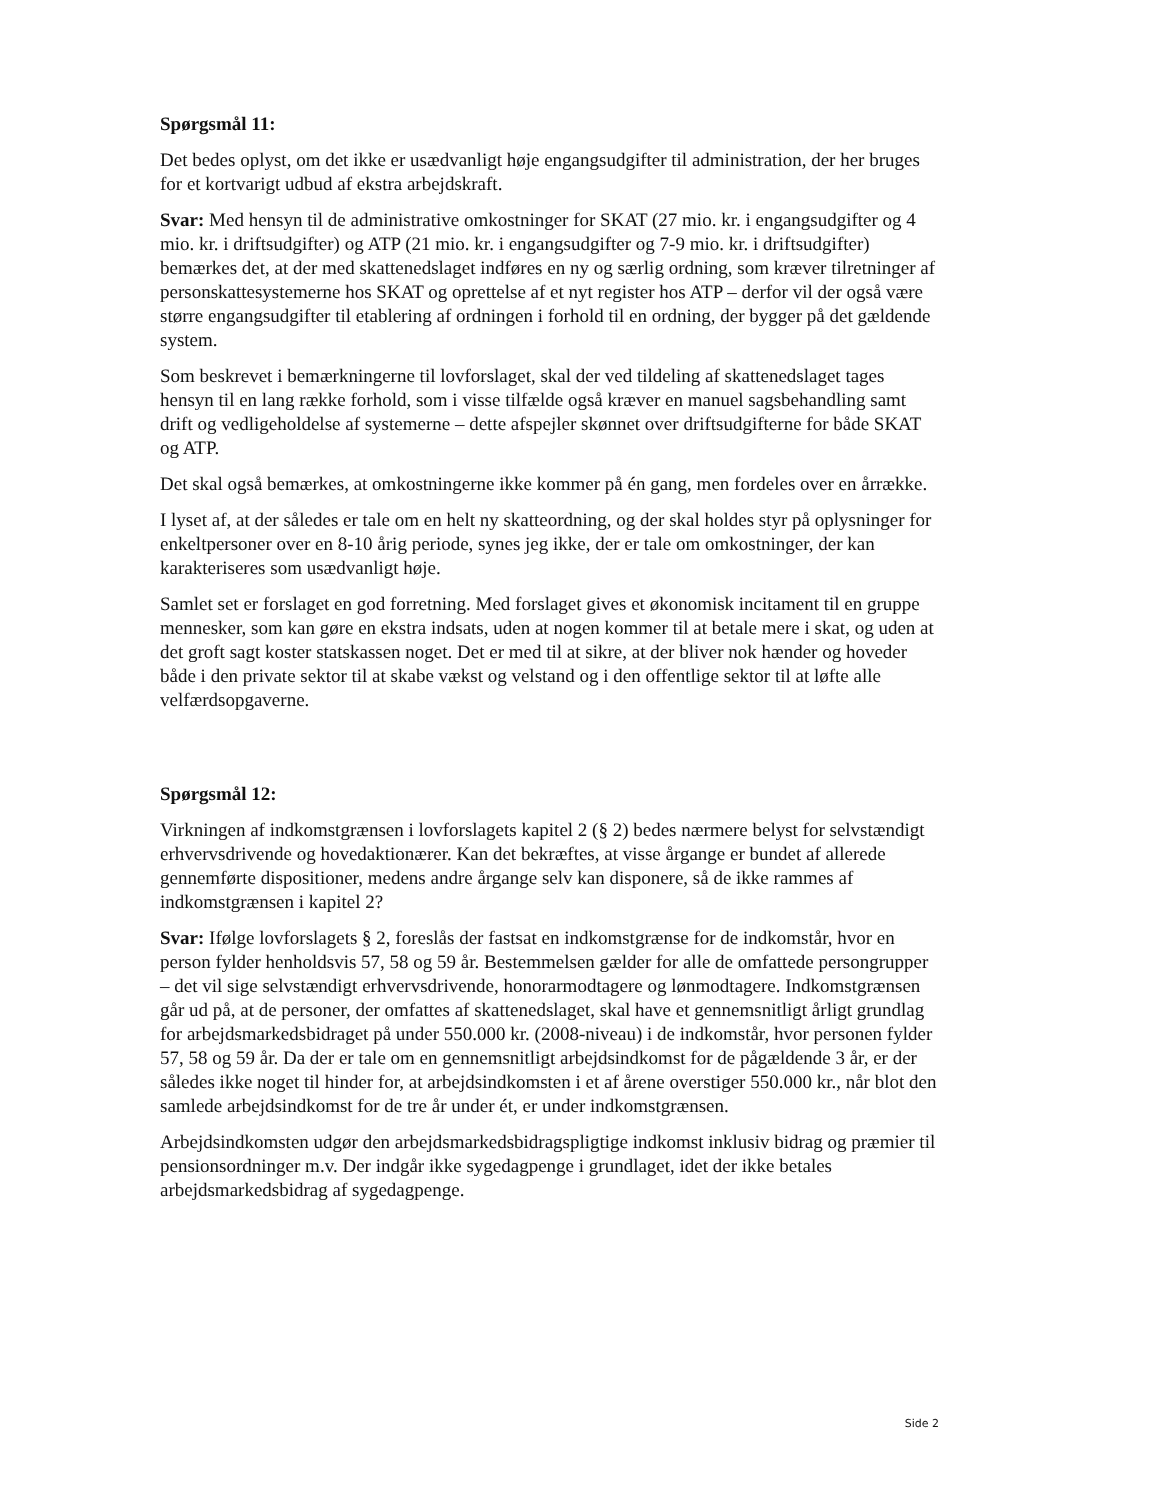Spørgsmål 11:
Det bedes oplyst, om det ikke er usædvanligt høje engangsudgifter til administration, der her bruges for et kortvarigt udbud af ekstra arbejdskraft.
Svar: Med hensyn til de administrative omkostninger for SKAT (27 mio. kr. i engangsudgifter og 4 mio. kr. i driftsudgifter) og ATP (21 mio. kr. i engangsudgifter og 7-9 mio. kr. i driftsudgifter) bemærkes det, at der med skattenedslaget indføres en ny og særlig ordning, som kræver tilretninger af personskattesystemerne hos SKAT og oprettelse af et nyt register hos ATP – derfor vil der også være større engangsudgifter til etablering af ordningen i forhold til en ordning, der bygger på det gældende system.
Som beskrevet i bemærkningerne til lovforslaget, skal der ved tildeling af skattenedslaget tages hensyn til en lang række forhold, som i visse tilfælde også kræver en manuel sagsbehandling samt drift og vedligeholdelse af systemerne – dette afspejler skønnet over driftsudgifterne for både SKAT og ATP.
Det skal også bemærkes, at omkostningerne ikke kommer på én gang, men fordeles over en årrække.
I lyset af, at der således er tale om en helt ny skatteordning, og der skal holdes styr på oplysninger for enkeltpersoner over en 8-10 årig periode, synes jeg ikke, der er tale om omkostninger, der kan karakteriseres som usædvanligt høje.
Samlet set er forslaget en god forretning. Med forslaget gives et økonomisk incitament til en gruppe mennesker, som kan gøre en ekstra indsats, uden at nogen kommer til at betale mere i skat, og uden at det groft sagt koster statskassen noget. Det er med til at sikre, at der bliver nok hænder og hoveder både i den private sektor til at skabe vækst og velstand og i den offentlige sektor til at løfte alle velfærdsopgaverne.
Spørgsmål 12:
Virkningen af indkomstgrænsen i lovforslagets kapitel 2 (§ 2) bedes nærmere belyst for selvstændigt erhvervsdrivende og hovedaktionærer. Kan det bekræftes, at visse årgange er bundet af allerede gennemførte dispositioner, medens andre årgange selv kan disponere, så de ikke rammes af indkomstgrænsen i kapitel 2?
Svar: Ifølge lovforslagets § 2, foreslås der fastsat en indkomstgrænse for de indkomstår, hvor en person fylder henholdsvis 57, 58 og 59 år. Bestemmelsen gælder for alle de omfattede persongrupper – det vil sige selvstændigt erhvervsdrivende, honorarmodtagere og lønmodtagere. Indkomstgrænsen går ud på, at de personer, der omfattes af skattenedslaget, skal have et gennemsnitligt årligt grundlag for arbejdsmarkedsbidraget på under 550.000 kr. (2008-niveau) i de indkomstår, hvor personen fylder 57, 58 og 59 år. Da der er tale om en gennemsnitligt arbejdsindkomst for de pågældende 3 år, er der således ikke noget til hinder for, at arbejdsindkomsten i et af årene overstiger 550.000 kr., når blot den samlede arbejdsindkomst for de tre år under ét, er under indkomstgrænsen.
Arbejdsindkomsten udgør den arbejdsmarkedsbidragspligtige indkomst inklusiv bidrag og præmier til pensionsordninger m.v. Der indgår ikke sygedagpenge i grundlaget, idet der ikke betales arbejdsmarkedsbidrag af sygedagpenge.
Side 2